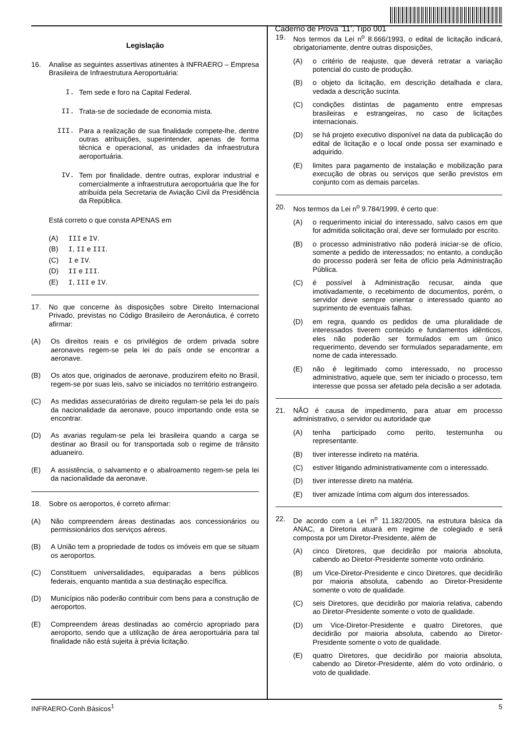Caderno de Prova ’11’, Tipo 001
Legislação
16. Analise as seguintes assertivas atinentes à INFRAERO – Empresa Brasileira de Infraestrutura Aeroportuária:
I. Tem sede e foro na Capital Federal.
II. Trata-se de sociedade de economia mista.
III. Para a realização de sua finalidade compete-lhe, dentre outras atribuições, superintender, apenas de forma técnica e operacional, as unidades da infraestrutura aeroportuária.
IV. Tem por finalidade, dentre outras, explorar industrial e comercialmente a infraestrutura aeroportuária que lhe for atribuída pela Secretaria de Aviação Civil da Presidência da República.
Está correto o que consta APENAS em
(A) III e IV.
(B) I, II e III.
(C) I e IV.
(D) II e III.
(E) I, III e IV.
17. No que concerne às disposições sobre Direito Internacional Privado, previstas no Código Brasileiro de Aeronáutica, é correto afirmar:
(A) Os direitos reais e os privilégios de ordem privada sobre aeronaves regem-se pela lei do país onde se encontrar a aeronave.
(B) Os atos que, originados de aeronave, produzirem efeito no Brasil, regem-se por suas leis, salvo se iniciados no território estrangeiro.
(C) As medidas assecuratórias de direito regulam-se pela lei do país da nacionalidade da aeronave, pouco importando onde esta se encontrar.
(D) As avarias regulam-se pela lei brasileira quando a carga se destinar ao Brasil ou for transportada sob o regime de trânsito aduaneiro.
(E) A assistência, o salvamento e o abalroamento regem-se pela lei da nacionalidade da aeronave.
18. Sobre os aeroportos, é correto afirmar:
(A) Não compreendem áreas destinadas aos concessionários ou permissionários dos serviços aéreos.
(B) A União tem a propriedade de todos os imóveis em que se situam os aeroportos.
(C) Constituem universalidades, equiparadas a bens públicos federais, enquanto mantida a sua destinação específica.
(D) Municípios não poderão contribuir com bens para a construção de aeroportos.
(E) Compreendem áreas destinadas ao comércio apropriado para aeroporto, sendo que a utilização de área aeroportuária para tal finalidade não está sujeita à prévia licitação.
19. Nos termos da Lei n<sup>o</sup> 8.666/1993, o edital de licitação indicará, obrigatoriamente, dentre outras disposições,
(A) o critério de reajuste, que deverá retratar a variação potencial do custo de produção.
(B) o objeto da licitação, em descrição detalhada e clara, vedada a descrição sucinta.
(C) condições distintas de pagamento entre empresas brasileiras e estrangeiras, no caso de licitações internacionais.
(D) se há projeto executivo disponível na data da publicação do edital de licitação e o local onde possa ser examinado e adquirido.
(E) limites para pagamento de instalação e mobilização para execução de obras ou serviços que serão previstos em conjunto com as demais parcelas.
20. Nos termos da Lei n<sup>o</sup> 9.784/1999, é certo que:
(A) o requerimento inicial do interessado, salvo casos em que for admitida solicitação oral, deve ser formulado por escrito.
(B) o processo administrativo não poderá iniciar-se de ofício, somente a pedido de interessados; no entanto, a condução do processo poderá ser feita de ofício pela Administração Pública.
(C) é possível à Administração recusar, ainda que imotivadamente, o recebimento de documentos, porém, o servidor deve sempre orientar o interessado quanto ao suprimento de eventuais falhas.
(D) em regra, quando os pedidos de uma pluralidade de interessados tiverem conteúdo e fundamentos idênticos, eles não poderão ser formulados em um único requerimento, devendo ser formulados separadamente, em nome de cada interessado.
(E) não é legitimado como interessado, no processo administrativo, aquele que, sem ter iniciado o processo, tem interesse que possa ser afetado pela decisão a ser adotada.
21. NÃO é causa de impedimento, para atuar em processo administrativo, o servidor ou autoridade que
(A) tenha participado como perito, testemunha ou representante.
(B) tiver interesse indireto na matéria.
(C) estiver litigando administrativamente com o interessado.
(D) tiver interesse direto na matéria.
(E) tiver amizade íntima com algum dos interessados.
22. De acordo com a Lei n<sup>o</sup> 11.182/2005, na estrutura básica da ANAC, a Diretoria atuará em regime de colegiado e será composta por um Diretor-Presidente, além de
(A) cinco Diretores, que decidirão por maioria absoluta, cabendo ao Diretor-Presidente somente voto ordinário.
(B) um Vice-Diretor-Presidente e cinco Diretores, que decidirão por maioria absoluta, cabendo ao Diretor-Presidente somente o voto de qualidade.
(C) seis Diretores, que decidirão por maioria relativa, cabendo ao Diretor-Presidente somente o voto de qualidade.
(D) um Vice-Diretor-Presidente e quatro Diretores, que decidirão por maioria absoluta, cabendo ao Diretor-Presidente somente o voto de qualidade.
(E) quatro Diretores, que decidirão por maioria absoluta, cabendo ao Diretor-Presidente, além do voto ordinário, o voto de qualidade.
INFRAERO-Conh.Básicos<sup>1</sup> 5